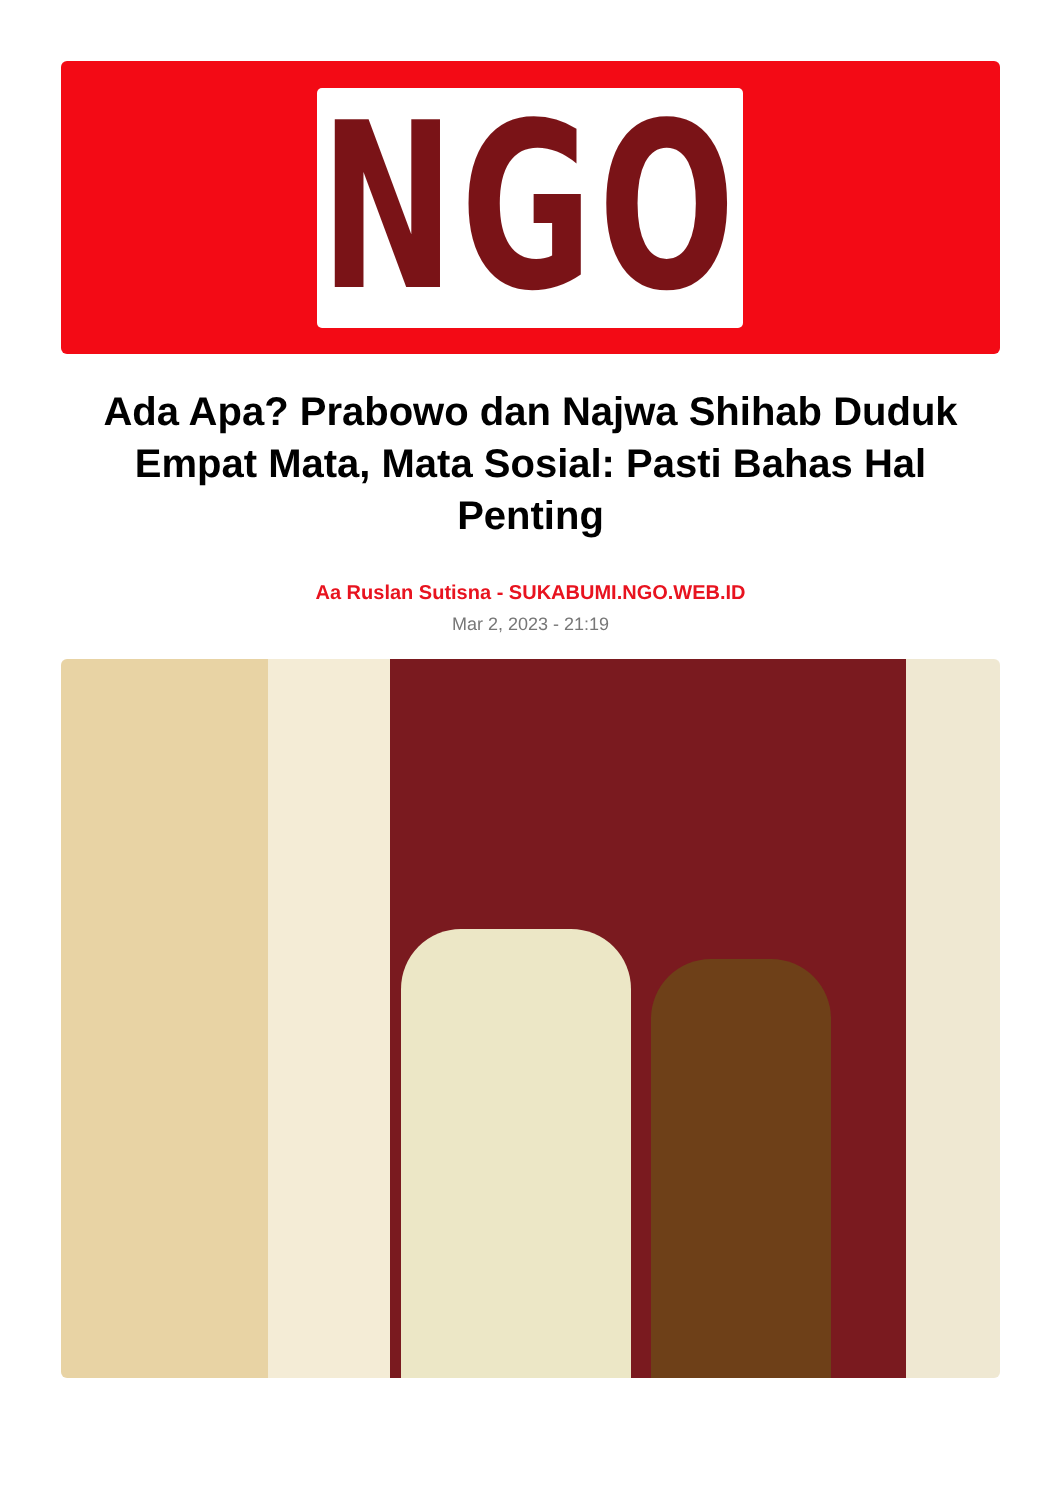NGO
Ada Apa? Prabowo dan Najwa Shihab Duduk Empat Mata, Mata Sosial: Pasti Bahas Hal Penting
Aa Ruslan Sutisna - SUKABUMI.NGO.WEB.ID
Mar 2, 2023 - 21:19